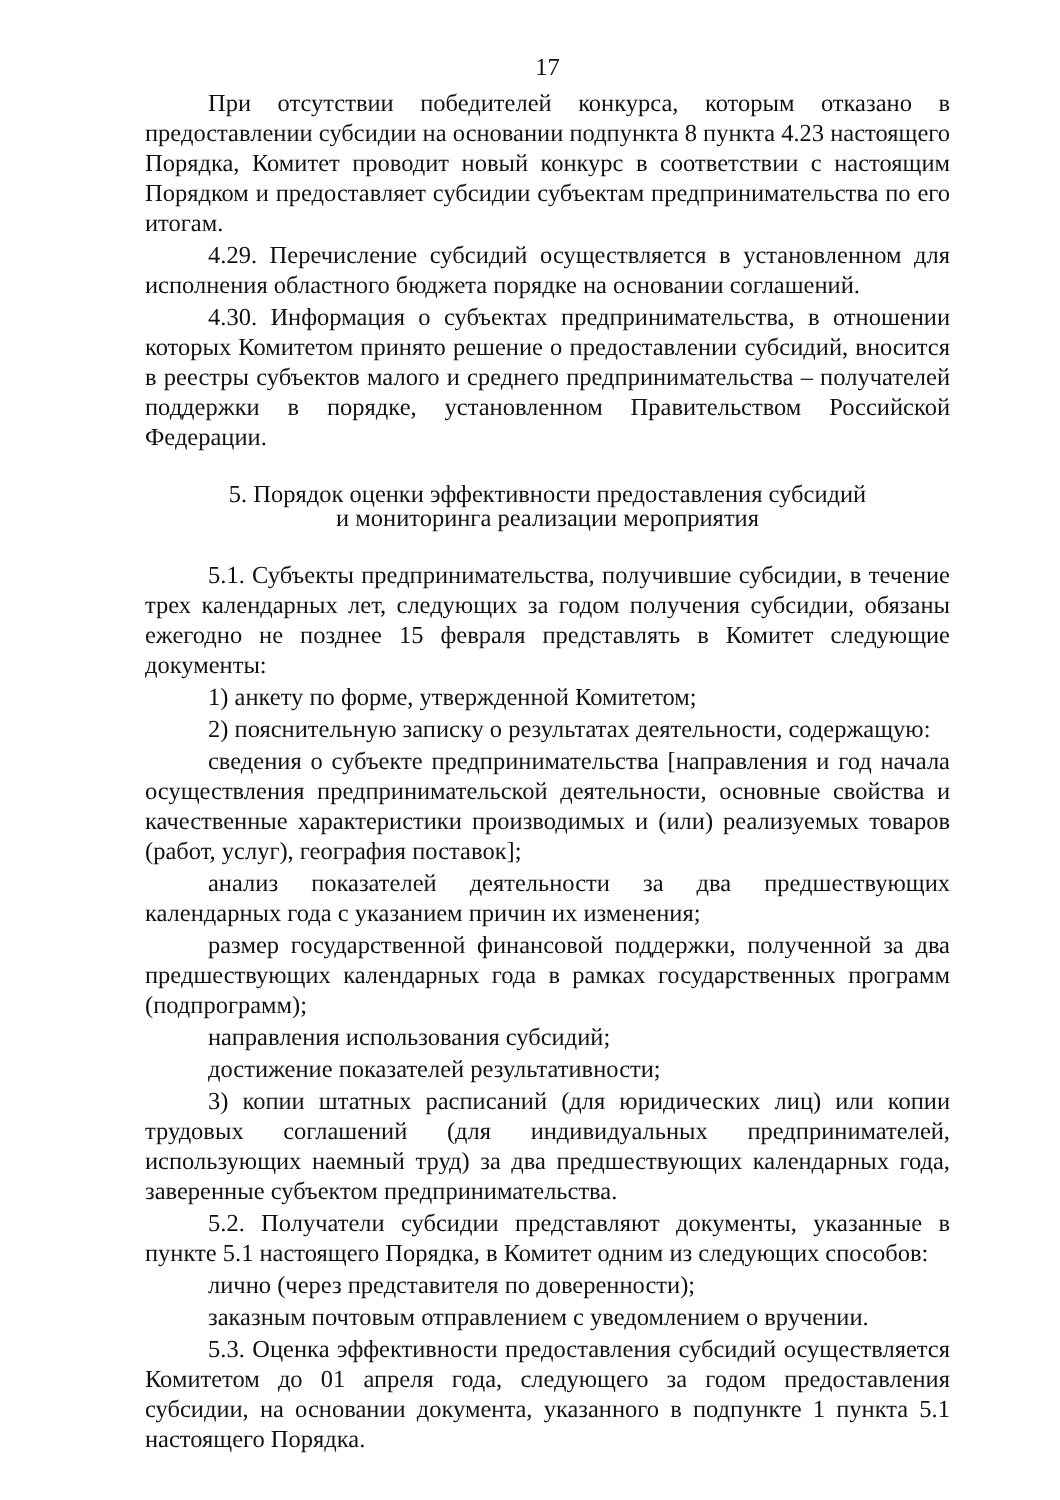17
При отсутствии победителей конкурса, которым отказано в предоставлении субсидии на основании подпункта 8 пункта 4.23 настоящего Порядка, Комитет проводит новый конкурс в соответствии с настоящим Порядком и предоставляет субсидии субъектам предпринимательства по его итогам.
4.29. Перечисление субсидий осуществляется в установленном для исполнения областного бюджета порядке на основании соглашений.
4.30. Информация о субъектах предпринимательства, в отношении которых Комитетом принято решение о предоставлении субсидий, вносится в реестры субъектов малого и среднего предпринимательства – получателей поддержки в порядке, установленном Правительством Российской Федерации.
5. Порядок оценки эффективности предоставления субсидий
и мониторинга реализации мероприятия
5.1. Субъекты предпринимательства, получившие субсидии, в течение трех календарных лет, следующих за годом получения субсидии, обязаны ежегодно не позднее 15 февраля представлять в Комитет следующие документы:
1) анкету по форме, утвержденной Комитетом;
2) пояснительную записку о результатах деятельности, содержащую:
сведения о субъекте предпринимательства [направления и год начала осуществления предпринимательской деятельности, основные свойства и качественные характеристики производимых и (или) реализуемых товаров (работ, услуг), география поставок];
анализ показателей деятельности за два предшествующих календарных года с указанием причин их изменения;
размер государственной финансовой поддержки, полученной за два предшествующих календарных года в рамках государственных программ (подпрограмм);
направления использования субсидий;
достижение показателей результативности;
3) копии штатных расписаний (для юридических лиц) или копии трудовых соглашений (для индивидуальных предпринимателей, использующих наемный труд) за два предшествующих календарных года, заверенные субъектом предпринимательства.
5.2. Получатели субсидии представляют документы, указанные в пункте 5.1 настоящего Порядка, в Комитет одним из следующих способов:
лично (через представителя по доверенности);
заказным почтовым отправлением с уведомлением о вручении.
5.3. Оценка эффективности предоставления субсидий осуществляется Комитетом до 01 апреля года, следующего за годом предоставления субсидии, на основании документа, указанного в подпункте 1 пункта 5.1 настоящего Порядка.